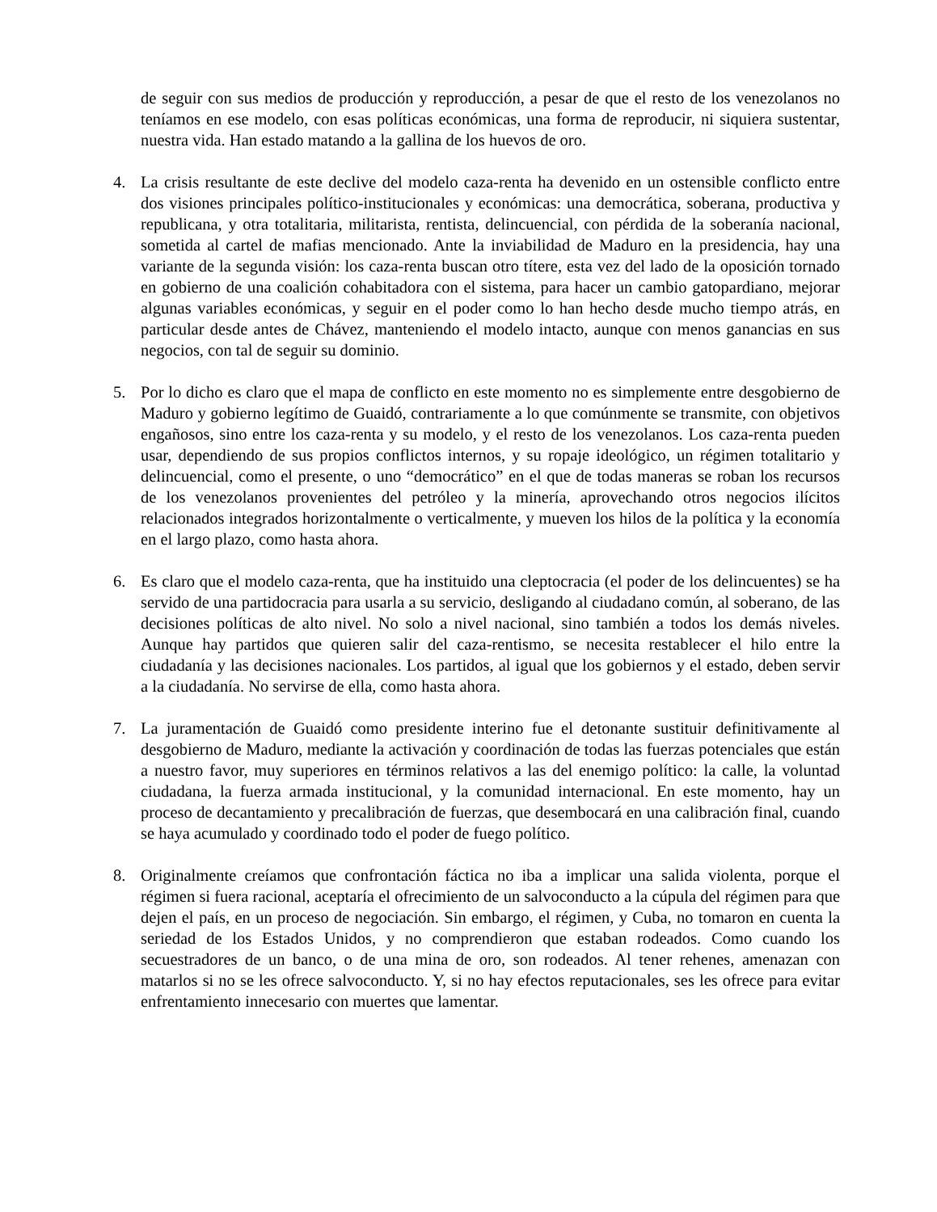de seguir con sus medios de producción y reproducción, a pesar de que el resto de los venezolanos no teníamos en ese modelo, con esas políticas económicas, una forma de reproducir, ni siquiera sustentar, nuestra vida. Han estado matando a la gallina de los huevos de oro.
4. La crisis resultante de este declive del modelo caza-renta ha devenido en un ostensible conflicto entre dos visiones principales político-institucionales y económicas: una democrática, soberana, productiva y republicana, y otra totalitaria, militarista, rentista, delincuencial, con pérdida de la soberanía nacional, sometida al cartel de mafias mencionado. Ante la inviabilidad de Maduro en la presidencia, hay una variante de la segunda visión: los caza-renta buscan otro títere, esta vez del lado de la oposición tornado en gobierno de una coalición cohabitadora con el sistema, para hacer un cambio gatopardiano, mejorar algunas variables económicas, y seguir en el poder como lo han hecho desde mucho tiempo atrás, en particular desde antes de Chávez, manteniendo el modelo intacto, aunque con menos ganancias en sus negocios, con tal de seguir su dominio.
5. Por lo dicho es claro que el mapa de conflicto en este momento no es simplemente entre desgobierno de Maduro y gobierno legítimo de Guaidó, contrariamente a lo que comúnmente se transmite, con objetivos engañosos, sino entre los caza-renta y su modelo, y el resto de los venezolanos. Los caza-renta pueden usar, dependiendo de sus propios conflictos internos, y su ropaje ideológico, un régimen totalitario y delincuencial, como el presente, o uno “democrático” en el que de todas maneras se roban los recursos de los venezolanos provenientes del petróleo y la minería, aprovechando otros negocios ilícitos relacionados integrados horizontalmente o verticalmente, y mueven los hilos de la política y la economía en el largo plazo, como hasta ahora.
6. Es claro que el modelo caza-renta, que ha instituido una cleptocracia (el poder de los delincuentes) se ha servido de una partidocracia para usarla a su servicio, desligando al ciudadano común, al soberano, de las decisiones políticas de alto nivel. No solo a nivel nacional, sino también a todos los demás niveles. Aunque hay partidos que quieren salir del caza-rentismo, se necesita restablecer el hilo entre la ciudadanía y las decisiones nacionales. Los partidos, al igual que los gobiernos y el estado, deben servir a la ciudadanía. No servirse de ella, como hasta ahora.
7. La juramentación de Guaidó como presidente interino fue el detonante sustituir definitivamente al desgobierno de Maduro, mediante la activación y coordinación de todas las fuerzas potenciales que están a nuestro favor, muy superiores en términos relativos a las del enemigo político: la calle, la voluntad ciudadana, la fuerza armada institucional, y la comunidad internacional. En este momento, hay un proceso de decantamiento y precalibración de fuerzas, que desembocará en una calibración final, cuando se haya acumulado y coordinado todo el poder de fuego político.
8. Originalmente creíamos que confrontación fáctica no iba a implicar una salida violenta, porque el régimen si fuera racional, aceptaría el ofrecimiento de un salvoconducto a la cúpula del régimen para que dejen el país, en un proceso de negociación. Sin embargo, el régimen, y Cuba, no tomaron en cuenta la seriedad de los Estados Unidos, y no comprendieron que estaban rodeados. Como cuando los secuestradores de un banco, o de una mina de oro, son rodeados. Al tener rehenes, amenazan con matarlos si no se les ofrece salvoconducto. Y, si no hay efectos reputacionales, ses les ofrece para evitar enfrentamiento innecesario con muertes que lamentar.